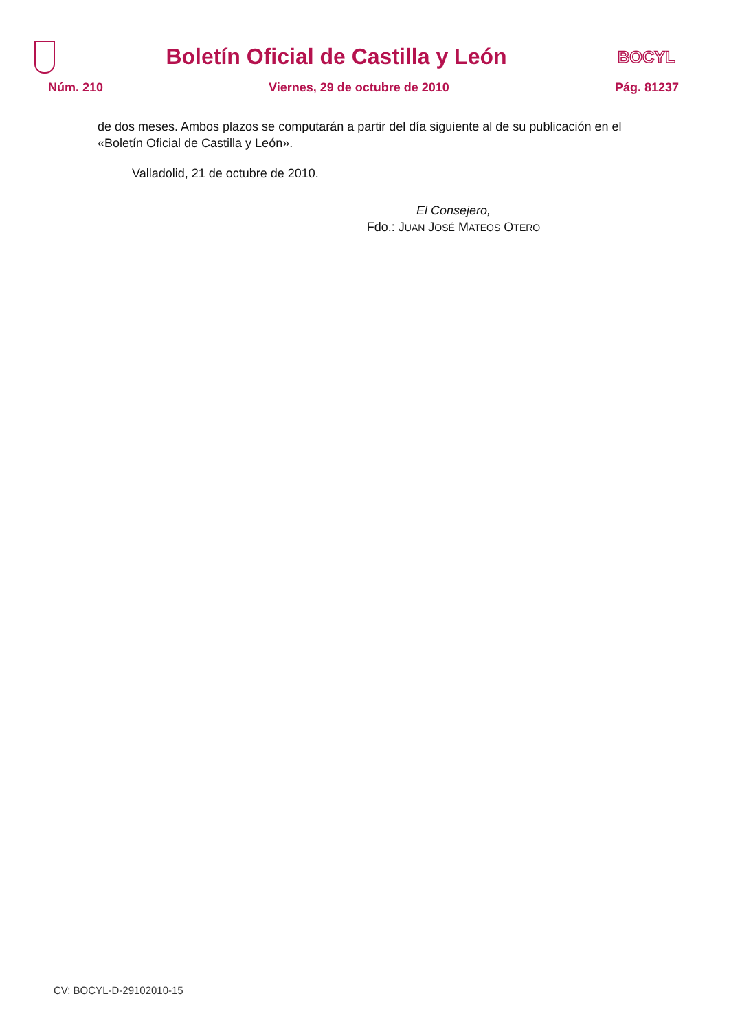Boletín Oficial de Castilla y León
BOCYL
Núm. 210 Viernes, 29 de octubre de 2010 Pág. 81237
de dos meses. Ambos plazos se computarán a partir del día siguiente al de su publicación en el «Boletín Oficial de Castilla y León».
Valladolid, 21 de octubre de 2010.
El Consejero,
Fdo.: JUAN JOSÉ MATEOS OTERO
CV: BOCYL-D-29102010-15